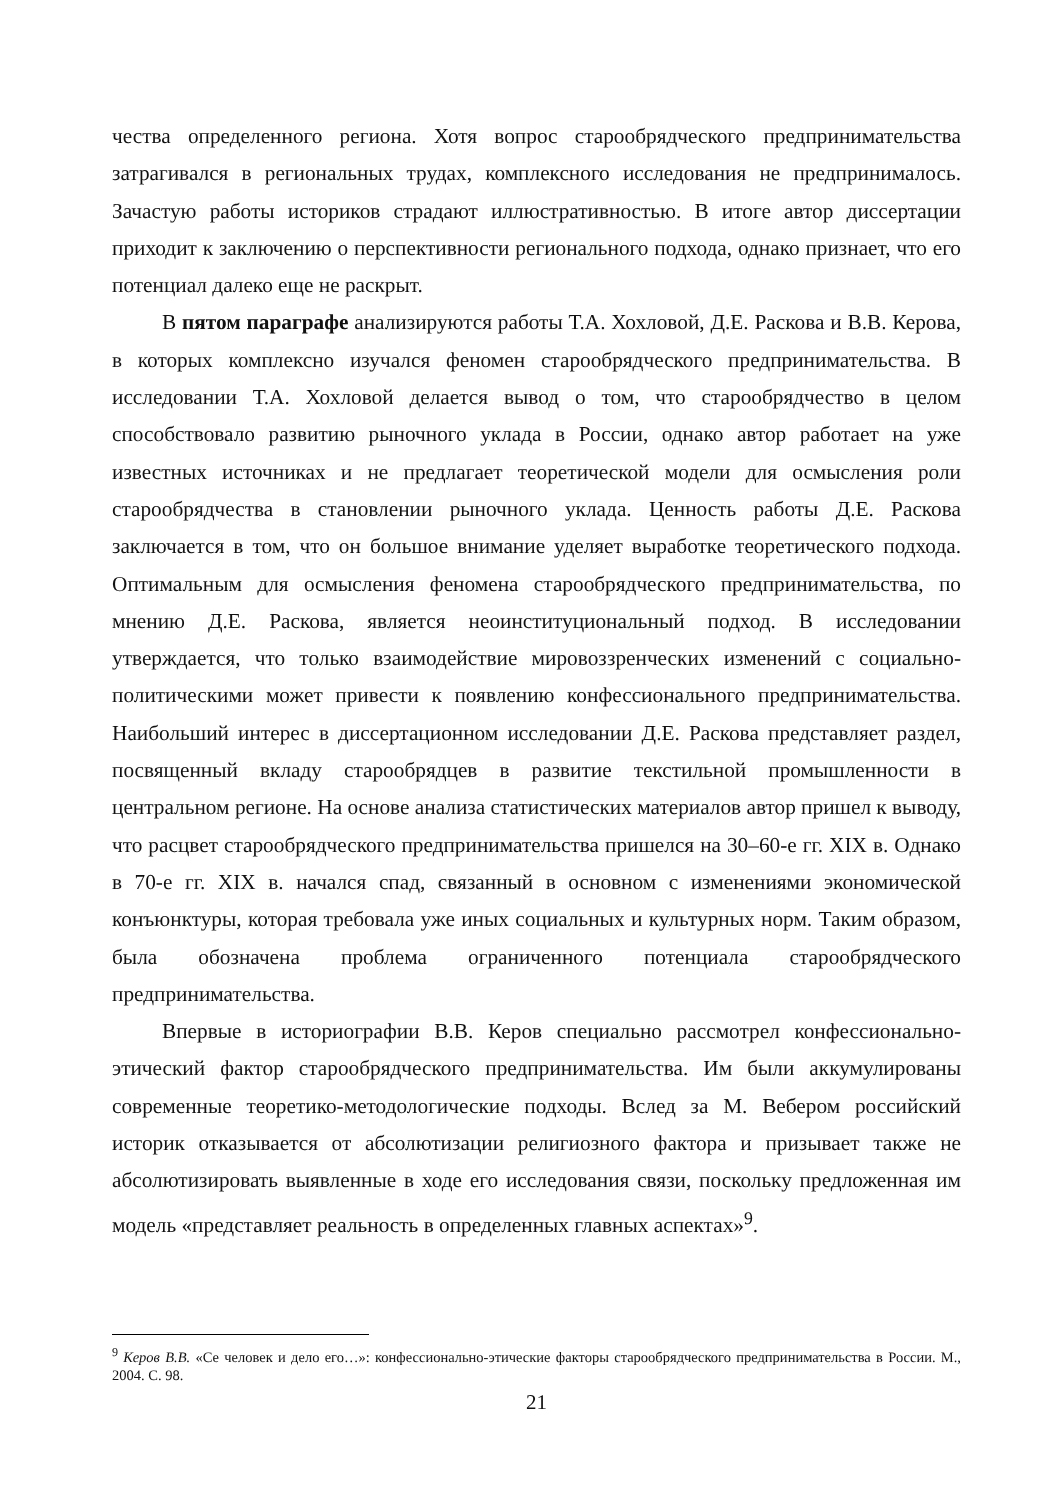чества определенного региона. Хотя вопрос старообрядческого предпринимательства затрагивался в региональных трудах, комплексного исследования не предпринималось. Зачастую работы историков страдают иллюстративностью. В итоге автор диссертации приходит к заключению о перспективности регионального подхода, однако признает, что его потенциал далеко еще не раскрыт.
В пятом параграфе анализируются работы Т.А. Хохловой, Д.Е. Раскова и В.В. Керова, в которых комплексно изучался феномен старообрядческого предпринимательства. В исследовании Т.А. Хохловой делается вывод о том, что старообрядчество в целом способствовало развитию рыночного уклада в России, однако автор работает на уже известных источниках и не предлагает теоретической модели для осмысления роли старообрядчества в становлении рыночного уклада. Ценность работы Д.Е. Раскова заключается в том, что он большое внимание уделяет выработке теоретического подхода. Оптимальным для осмысления феномена старообрядческого предпринимательства, по мнению Д.Е. Раскова, является неоинституциональный подход. В исследовании утверждается, что только взаимодействие мировоззренческих изменений с социально-политическими может привести к появлению конфессионального предпринимательства. Наибольший интерес в диссертационном исследовании Д.Е. Раскова представляет раздел, посвященный вкладу старообрядцев в развитие текстильной промышленности в центральном регионе. На основе анализа статистических материалов автор пришел к выводу, что расцвет старообрядческого предпринимательства пришелся на 30–60-е гг. XIX в. Однако в 70-е гг. XIX в. начался спад, связанный в основном с изменениями экономической конъюнктуры, которая требовала уже иных социальных и культурных норм. Таким образом, была обозначена проблема ограниченного потенциала старообрядческого предпринимательства.
Впервые в историографии В.В. Керов специально рассмотрел конфессионально-этический фактор старообрядческого предпринимательства. Им были аккумулированы современные теоретико-методологические подходы. Вслед за М. Вебером российский историк отказывается от абсолютизации религиозного фактора и призывает также не абсолютизировать выявленные в ходе его исследования связи, поскольку предложенная им модель «представляет реальность в определенных главных аспектах»<sup>9</sup>.
<sup>9</sup> Керов В.В. «Се человек и дело его…»: конфессионально-этические факторы старообрядческого предпринимательства в России. М., 2004. С. 98.
21